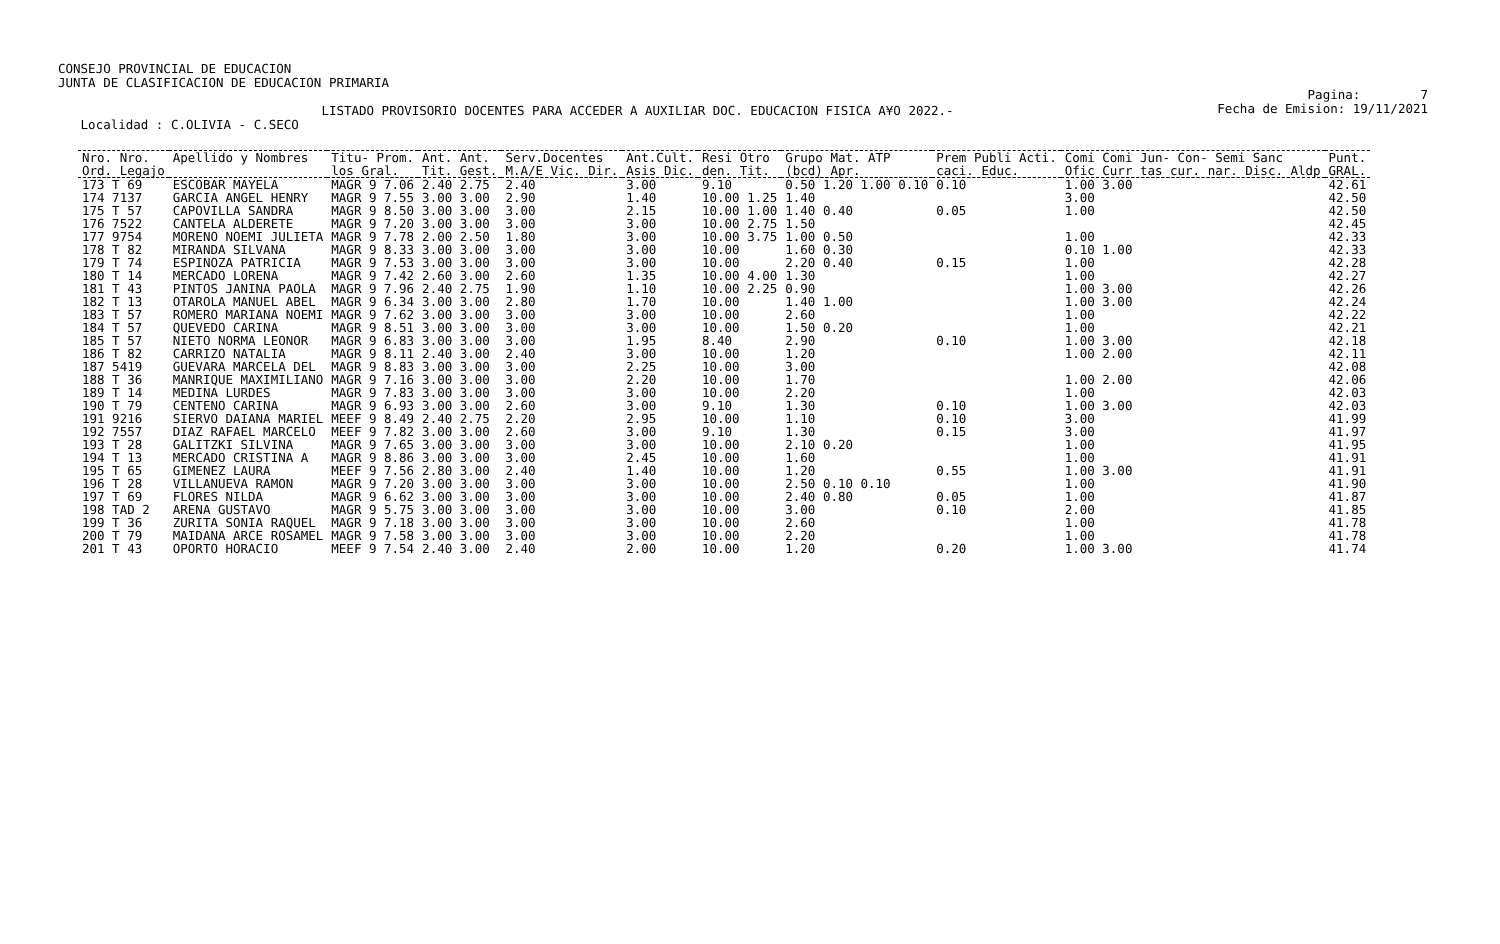CONSEJO PROVINCIAL DE EDUCACION JUNTA DE CLASIFICACION DE EDUCACION PRIMARIA LISTADO PROVISORIO DOCENTES PARA ACCEDER A AUXILIAR DOC. EDUCACION FISICA A¥O 2022.- Localidad : C.OLIVIA - C.SECO
Pagina: 7 Fecha de Emision: 19/11/2021
| Nro. Nro. | Apellido y Nombres | Titu- Prom. | Ant. Ant. | Serv.Docentes | Ant.Cult. | Resi Otro | Grupo Mat. ATP | Prem Publi Acti. | Comi Comi Jun- Con- Semi Sanc | Punt. |
| --- | --- | --- | --- | --- | --- | --- | --- | --- | --- | --- |
| Ord. Legajo | | los Gral. | Tit. Gest. | M.A/E Vic. Dir. | Asis Dic. | den. Tit. | (bcd) Apr. | caci. Educ. | Ofic Curr tas cur. nar. Disc. Aldp | GRAL. |
| 173 T 69 | ESCOBAR MAYELA | MAGR 9 7.06 | 2.40 2.75 | 2.40 | 3.00 | 9.10 | 0.50 1.20 1.00 0.10 | 0.10 | 1.00 3.00 | 42.61 |
| 174 7137 | GARCIA ANGEL HENRY | MAGR 9 7.55 | 3.00 3.00 | 2.90 | 1.40 | 10.00 1.25 | 1.40 | | 3.00 | 42.50 |
| 175 T 57 | CAPOVILLA SANDRA | MAGR 9 8.50 | 3.00 3.00 | 3.00 | 2.15 | 10.00 1.00 | 1.40 0.40 | 0.05 | 1.00 | 42.50 |
| 176 7522 | CANTELA ALDERETE | MAGR 9 7.20 | 3.00 3.00 | 3.00 | 3.00 | 10.00 2.75 | 1.50 | | | 42.45 |
| 177 9754 | MORENO NOEMI JULIETA | MAGR 9 7.78 | 2.00 2.50 | 1.80 | 3.00 | 10.00 3.75 | 1.00 0.50 | | 1.00 | 42.33 |
| 178 T 82 | MIRANDA SILVANA | MAGR 9 8.33 | 3.00 3.00 | 3.00 | 3.00 | 10.00 | 1.60 0.30 | | 0.10 1.00 | 42.33 |
| 179 T 74 | ESPINOZA PATRICIA | MAGR 9 7.53 | 3.00 3.00 | 3.00 | 3.00 | 10.00 | 2.20 0.40 | 0.15 | 1.00 | 42.28 |
| 180 T 14 | MERCADO LORENA | MAGR 9 7.42 | 2.60 3.00 | 2.60 | 1.35 | 10.00 4.00 | 1.30 | | 1.00 | 42.27 |
| 181 T 43 | PINTOS JANINA PAOLA | MAGR 9 7.96 | 2.40 2.75 | 1.90 | 1.10 | 10.00 2.25 | 0.90 | | 1.00 3.00 | 42.26 |
| 182 T 13 | OTAROLA MANUEL ABEL | MAGR 9 6.34 | 3.00 3.00 | 2.80 | 1.70 | 10.00 | 1.40 1.00 | | 1.00 3.00 | 42.24 |
| 183 T 57 | ROMERO MARIANA NOEMI | MAGR 9 7.62 | 3.00 3.00 | 3.00 | 3.00 | 10.00 | 2.60 | | 1.00 | 42.22 |
| 184 T 57 | QUEVEDO CARINA | MAGR 9 8.51 | 3.00 3.00 | 3.00 | 3.00 | 10.00 | 1.50 0.20 | | 1.00 | 42.21 |
| 185 T 57 | NIETO NORMA LEONOR | MAGR 9 6.83 | 3.00 3.00 | 3.00 | 1.95 | 8.40 | 2.90 | 0.10 | 1.00 3.00 | 42.18 |
| 186 T 82 | CARRIZO NATALIA | MAGR 9 8.11 | 2.40 3.00 | 2.40 | 3.00 | 10.00 | 1.20 | | 1.00 2.00 | 42.11 |
| 187 5419 | GUEVARA MARCELA DEL | MAGR 9 8.83 | 3.00 3.00 | 3.00 | 2.25 | 10.00 | 3.00 | | | 42.08 |
| 188 T 36 | MANRIQUE MAXIMILIANO | MAGR 9 7.16 | 3.00 3.00 | 3.00 | 2.20 | 10.00 | 1.70 | | 1.00 2.00 | 42.06 |
| 189 T 14 | MEDINA LURDES | MAGR 9 7.83 | 3.00 3.00 | 3.00 | 3.00 | 10.00 | 2.20 | | 1.00 | 42.03 |
| 190 T 79 | CENTENO CARINA | MAGR 9 6.93 | 3.00 3.00 | 2.60 | 3.00 | 9.10 | 1.30 | 0.10 | 1.00 3.00 | 42.03 |
| 191 9216 | SIERVO DAIANA MARIEL | MEEF 9 8.49 | 2.40 2.75 | 2.20 | 2.95 | 10.00 | 1.10 | 0.10 | 3.00 | 41.99 |
| 192 7557 | DIAZ RAFAEL MARCELO | MEEF 9 7.82 | 3.00 3.00 | 2.60 | 3.00 | 9.10 | 1.30 | 0.15 | 3.00 | 41.97 |
| 193 T 28 | GALITZKI SILVINA | MAGR 9 7.65 | 3.00 3.00 | 3.00 | 3.00 | 10.00 | 2.10 0.20 | | 1.00 | 41.95 |
| 194 T 13 | MERCADO CRISTINA A | MAGR 9 8.86 | 3.00 3.00 | 3.00 | 2.45 | 10.00 | 1.60 | | 1.00 | 41.91 |
| 195 T 65 | GIMENEZ LAURA | MEEF 9 7.56 | 2.80 3.00 | 2.40 | 1.40 | 10.00 | 1.20 | 0.55 | 1.00 3.00 | 41.91 |
| 196 T 28 | VILLANUEVA RAMON | MAGR 9 7.20 | 3.00 3.00 | 3.00 | 3.00 | 10.00 | 2.50 0.10 0.10 | | 1.00 | 41.90 |
| 197 T 69 | FLORES NILDA | MAGR 9 6.62 | 3.00 3.00 | 3.00 | 3.00 | 10.00 | 2.40 0.80 | 0.05 | 1.00 | 41.87 |
| 198 TAD 2 | ARENA GUSTAVO | MAGR 9 5.75 | 3.00 3.00 | 3.00 | 3.00 | 10.00 | 3.00 | 0.10 | 2.00 | 41.85 |
| 199 T 36 | ZURITA SONIA RAQUEL | MAGR 9 7.18 | 3.00 3.00 | 3.00 | 3.00 | 10.00 | 2.60 | | 1.00 | 41.78 |
| 200 T 79 | MAIDANA ARCE ROSAMEL | MAGR 9 7.58 | 3.00 3.00 | 3.00 | 3.00 | 10.00 | 2.20 | | 1.00 | 41.78 |
| 201 T 43 | OPORTO HORACIO | MEEF 9 7.54 | 2.40 3.00 | 2.40 | 2.00 | 10.00 | 1.20 | 0.20 | 1.00 3.00 | 41.74 |